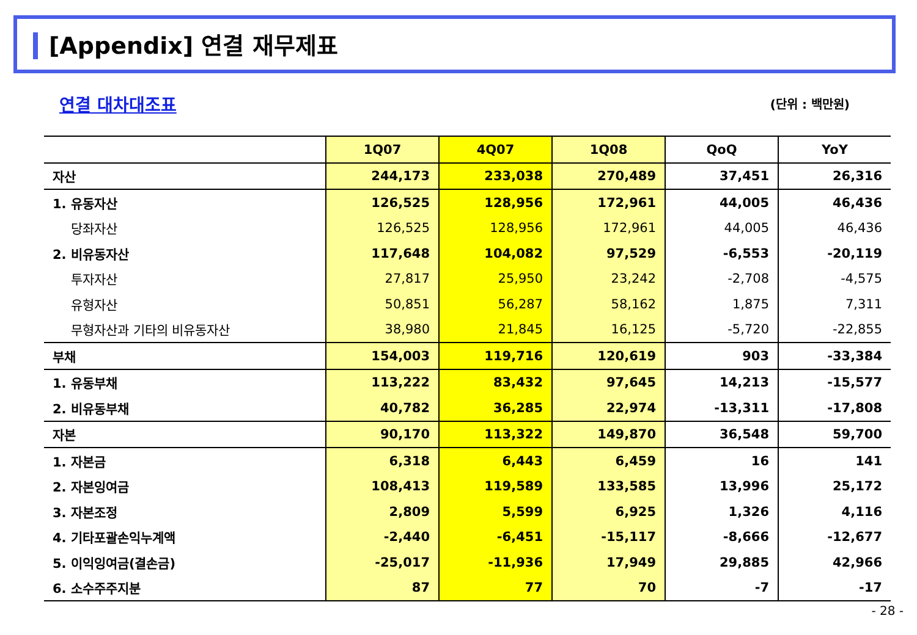[Appendix] 연결 재무제표
연결 대차대조표 (단위 : 백만원)
| | 1Q07 | 4Q07 | 1Q08 | QoQ | YoY |
| --- | --- | --- | --- | --- | --- |
| 자산 | 244,173 | 233,038 | 270,489 | 37,451 | 26,316 |
| 1. 유동자산 | 126,525 | 128,956 | 172,961 | 44,005 | 46,436 |
| 당좌자산 | 126,525 | 128,956 | 172,961 | 44,005 | 46,436 |
| 2. 비유동자산 | 117,648 | 104,082 | 97,529 | -6,553 | -20,119 |
| 투자자산 | 27,817 | 25,950 | 23,242 | -2,708 | -4,575 |
| 유형자산 | 50,851 | 56,287 | 58,162 | 1,875 | 7,311 |
| 무형자산과 기타의 비유동자산 | 38,980 | 21,845 | 16,125 | -5,720 | -22,855 |
| 부채 | 154,003 | 119,716 | 120,619 | 903 | -33,384 |
| 1. 유동부채 | 113,222 | 83,432 | 97,645 | 14,213 | -15,577 |
| 2. 비유동부채 | 40,782 | 36,285 | 22,974 | -13,311 | -17,808 |
| 자본 | 90,170 | 113,322 | 149,870 | 36,548 | 59,700 |
| 1. 자본금 | 6,318 | 6,443 | 6,459 | 16 | 141 |
| 2. 자본잉여금 | 108,413 | 119,589 | 133,585 | 13,996 | 25,172 |
| 3. 자본조정 | 2,809 | 5,599 | 6,925 | 1,326 | 4,116 |
| 4. 기타포괄손익누계액 | -2,440 | -6,451 | -15,117 | -8,666 | -12,677 |
| 5. 이익잉여금(결손금) | -25,017 | -11,936 | 17,949 | 29,885 | 42,966 |
| 6. 소수주주지분 | 87 | 77 | 70 | -7 | -17 |
- 28 -